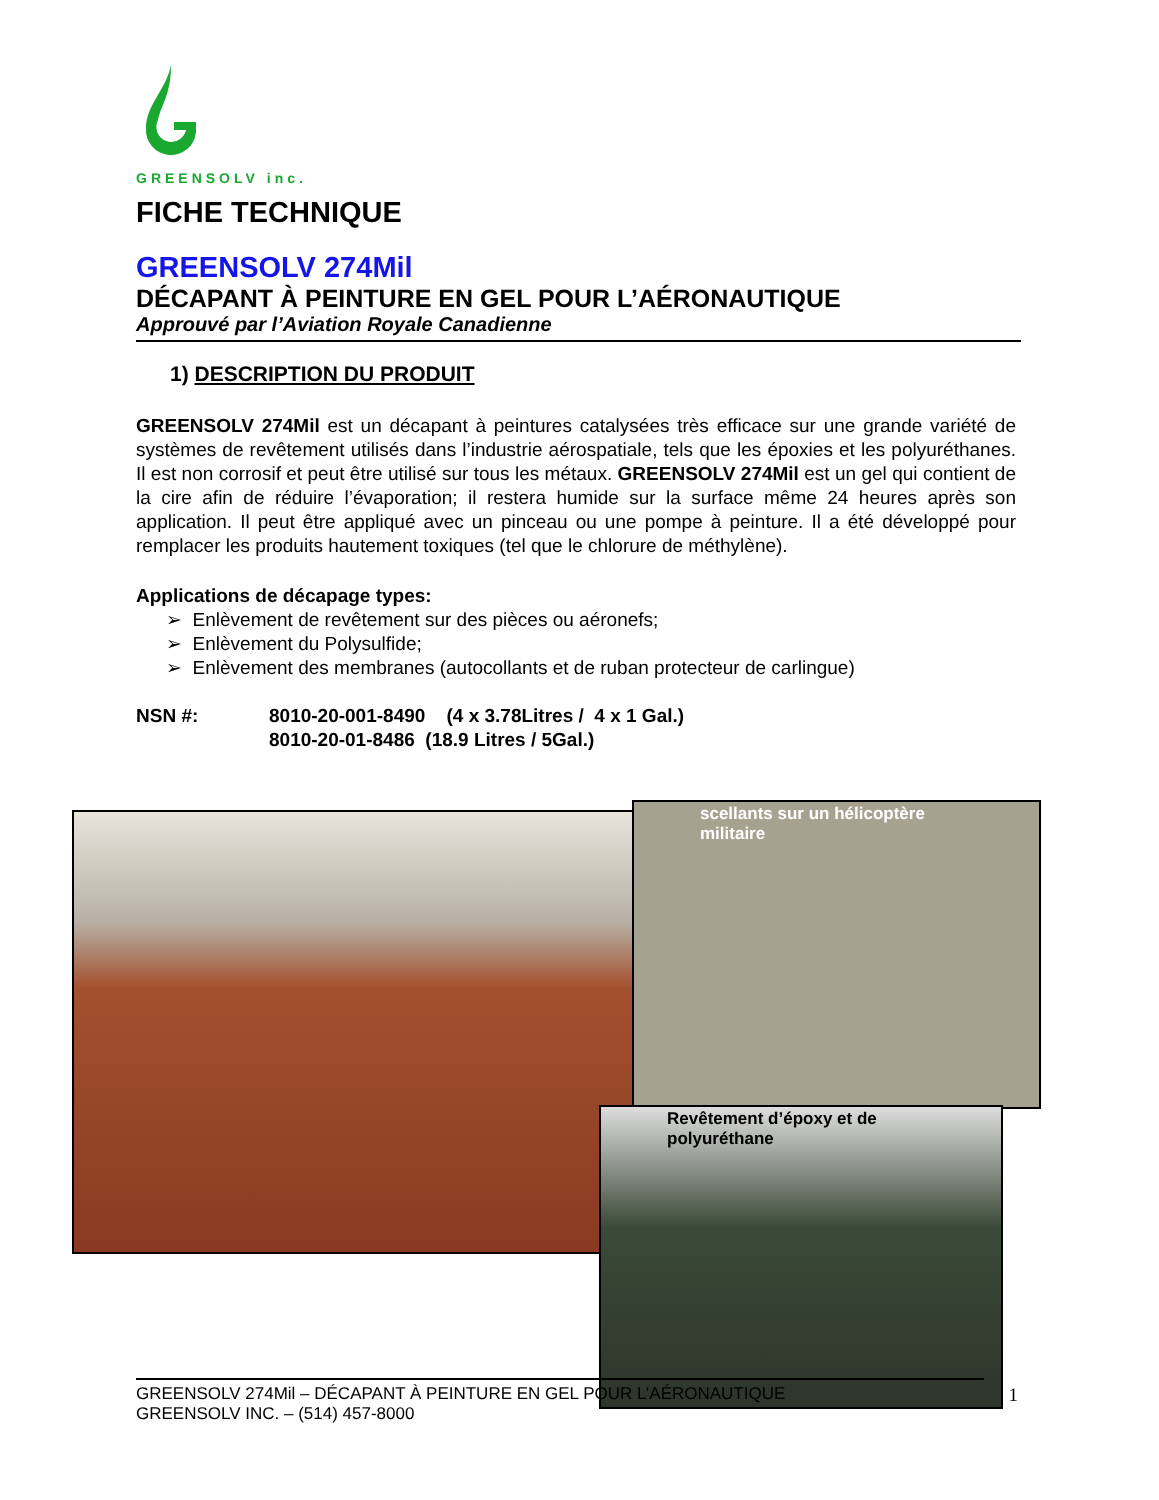GREENSOLV inc.
FICHE TECHNIQUE
GREENSOLV 274Mil
DÉCAPANT À PEINTURE EN GEL POUR L’AÉRONAUTIQUE
Approuvé par l’Aviation Royale Canadienne
1) DESCRIPTION DU PRODUIT
GREENSOLV 274Mil est un décapant à peintures catalysées très efficace sur une grande variété de systèmes de revêtement utilisés dans l’industrie aérospatiale, tels que les époxies et les polyuréthanes. Il est non corrosif et peut être utilisé sur tous les métaux. GREENSOLV 274Mil est un gel qui contient de la cire afin de réduire l’évaporation; il restera humide sur la surface même 24 heures après son application. Il peut être appliqué avec un pinceau ou une pompe à peinture. Il a été développé pour remplacer les produits hautement toxiques (tel que le chlorure de méthylène).
Applications de décapage types:
➢ Enlèvement de revêtement sur des pièces ou aéronefs;
➢ Enlèvement du Polysulfide;
➢ Enlèvement des membranes (autocollants et de ruban protecteur de carlingue)
NSN #: 8010-20-001-8490 (4 x 3.78Litres / 4 x 1 Gal.)
8010-20-01-8486 (18.9 Litres / 5Gal.)
scellants sur un hélicoptère
militaire
Revêtement d’époxy et de
polyuréthane
GREENSOLV 274Mil – DÉCAPANT À PEINTURE EN GEL POUR L’AÉRONAUTIQUE
GREENSOLV INC. – (514) 457-8000 1